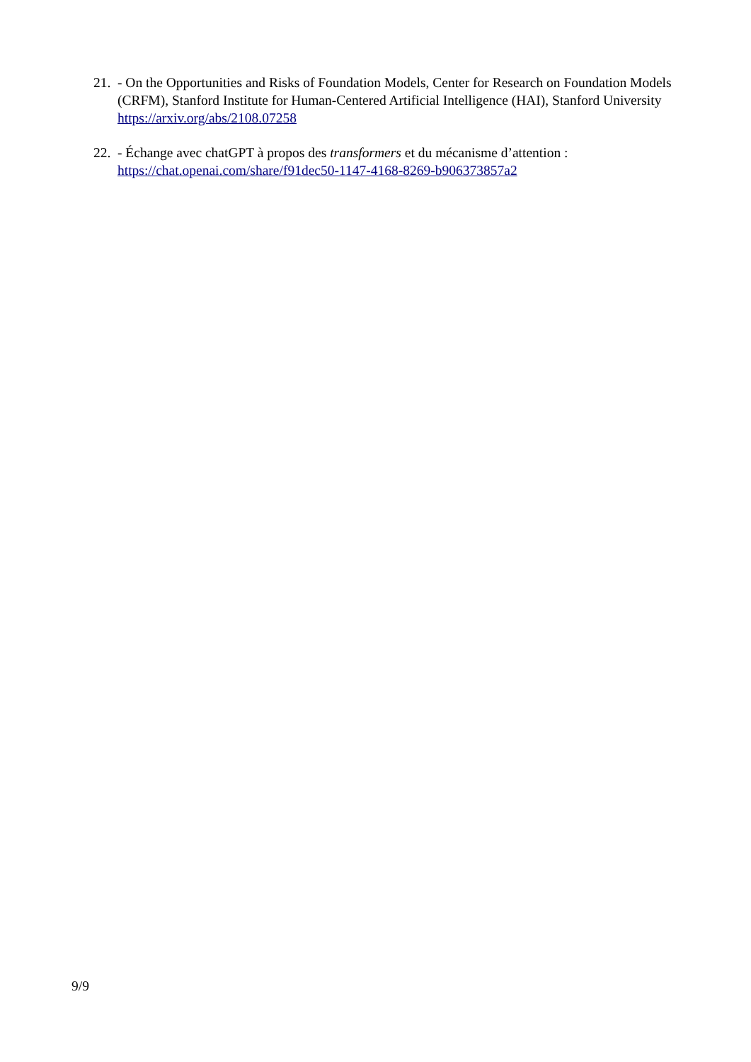21.
- On the Opportunities and Risks of Foundation Models, Center for Research on Foundation Models (CRFM), Stanford Institute for Human-Centered Artificial Intelligence (HAI), Stanford University
https://arxiv.org/abs/2108.07258
22.
- Échange avec chatGPT à propos des transformers et du mécanisme d’attention :
https://chat.openai.com/share/f91dec50-1147-4168-8269-b906373857a2
9/9